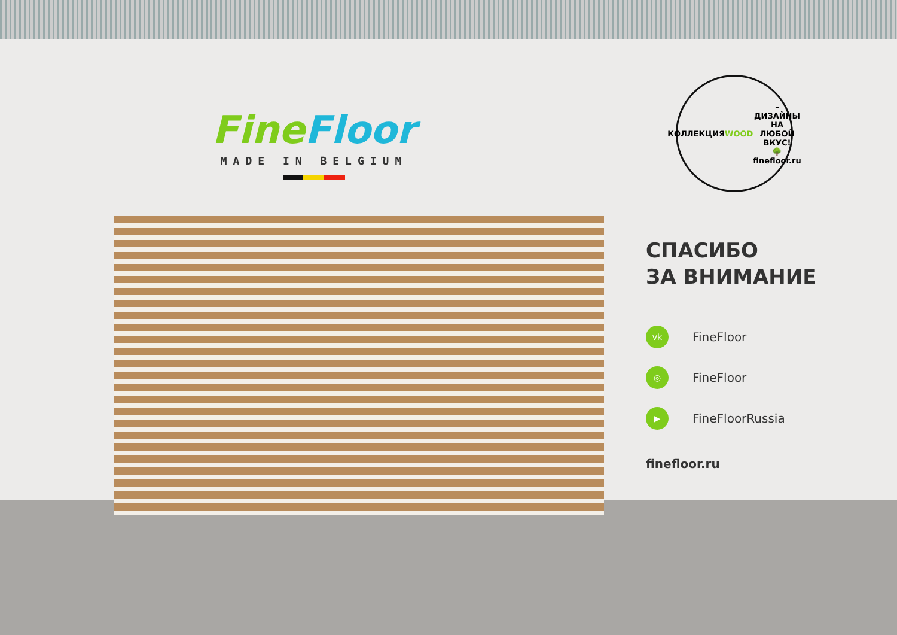Fine Floor
MADE IN BELGIUM
КОЛЛЕКЦИЯ WOOD – ДИЗАЙНЫ НА ЛЮБОЙ ВКУС!
🌳
finefloor.ru
СПАСИБО
ЗА ВНИМАНИЕ
vk FineFloor
◎ FineFloor
▶ FineFloorRussia
finefloor.ru